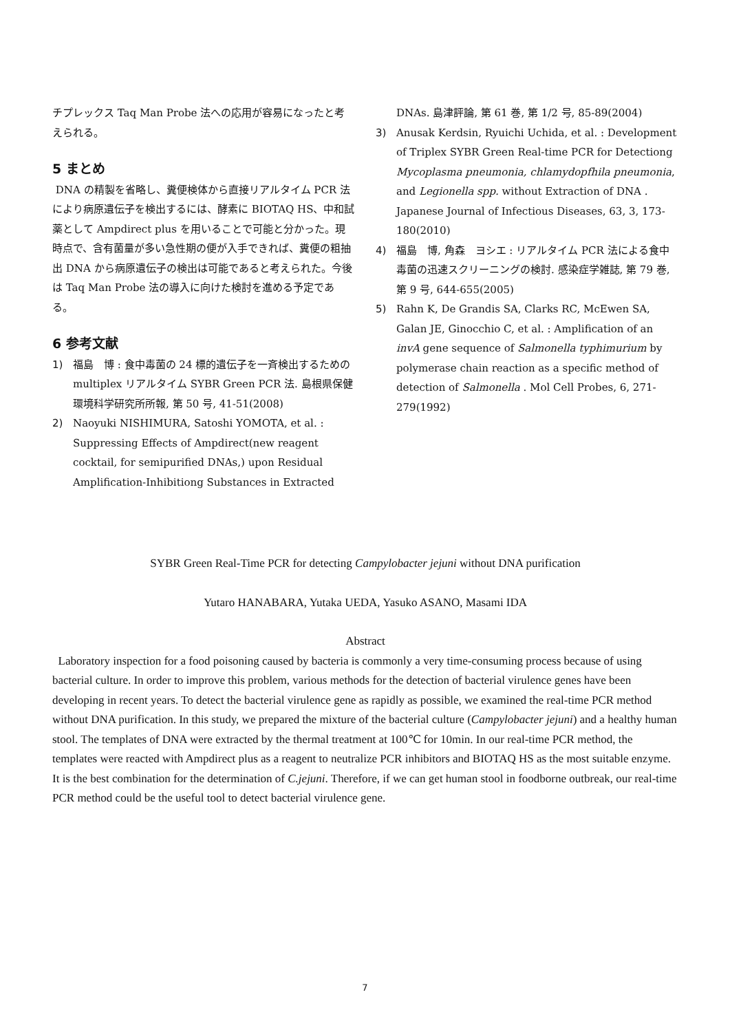チプレックス Taq Man Probe 法への応用が容易になったと考えられる。
5 まとめ
DNA の精製を省略し、糞便検体から直接リアルタイム PCR 法により病原遺伝子を検出するには、酵素に BIOTAQ HS、中和試薬として Ampdirect plus を用いることで可能と分かった。現時点で、含有菌量が多い急性期の便が入手できれば、糞便の粗抽出 DNA から病原遺伝子の検出は可能であると考えられた。今後は Taq Man Probe 法の導入に向けた検討を進める予定である。
6 参考文献
1) 福島　博 : 食中毒菌の 24 標的遺伝子を一斉検出するための multiplex リアルタイム SYBR Green PCR 法. 島根県保健環境科学研究所所報, 第 50 号, 41-51(2008)
2) Naoyuki NISHIMURA, Satoshi YOMOTA, et al. : Suppressing Effects of Ampdirect(new reagent cocktail, for semipurified DNAs,) upon Residual Amplification-Inhibitiong Substances in Extracted
DNAs. 島津評論, 第 61 巻, 第 1/2 号, 85-89(2004)
3) Anusak Kerdsin, Ryuichi Uchida, et al. : Development of Triplex SYBR Green Real-time PCR for Detectiong Mycoplasma pneumonia, chlamydopfhila pneumonia, and Legionella spp. without Extraction of DNA . Japanese Journal of Infectious Diseases, 63, 3, 173-180(2010)
4) 福島　博, 角森　ヨシエ : リアルタイム PCR 法による食中毒菌の迅速スクリーニングの検討. 感染症学雑誌, 第 79 巻, 第 9 号, 644-655(2005)
5) Rahn K, De Grandis SA, Clarks RC, McEwen SA, Galan JE, Ginocchio C, et al. : Amplification of an invA gene sequence of Salmonella typhimurium by polymerase chain reaction as a specific method of detection of Salmonella . Mol Cell Probes, 6, 271-279(1992)
SYBR Green Real-Time PCR for detecting Campylobacter jejuni without DNA purification
Yutaro HANABARA, Yutaka UEDA, Yasuko ASANO, Masami IDA
Abstract
Laboratory inspection for a food poisoning caused by bacteria is commonly a very time-consuming process because of using bacterial culture. In order to improve this problem, various methods for the detection of bacterial virulence genes have been developing in recent years. To detect the bacterial virulence gene as rapidly as possible, we examined the real-time PCR method without DNA purification. In this study, we prepared the mixture of the bacterial culture (Campylobacter jejuni) and a healthy human stool. The templates of DNA were extracted by the thermal treatment at 100℃ for 10min. In our real-time PCR method, the templates were reacted with Ampdirect plus as a reagent to neutralize PCR inhibitors and BIOTAQ HS as the most suitable enzyme. It is the best combination for the determination of C.jejuni. Therefore, if we can get human stool in foodborne outbreak, our real-time PCR method could be the useful tool to detect bacterial virulence gene.
7